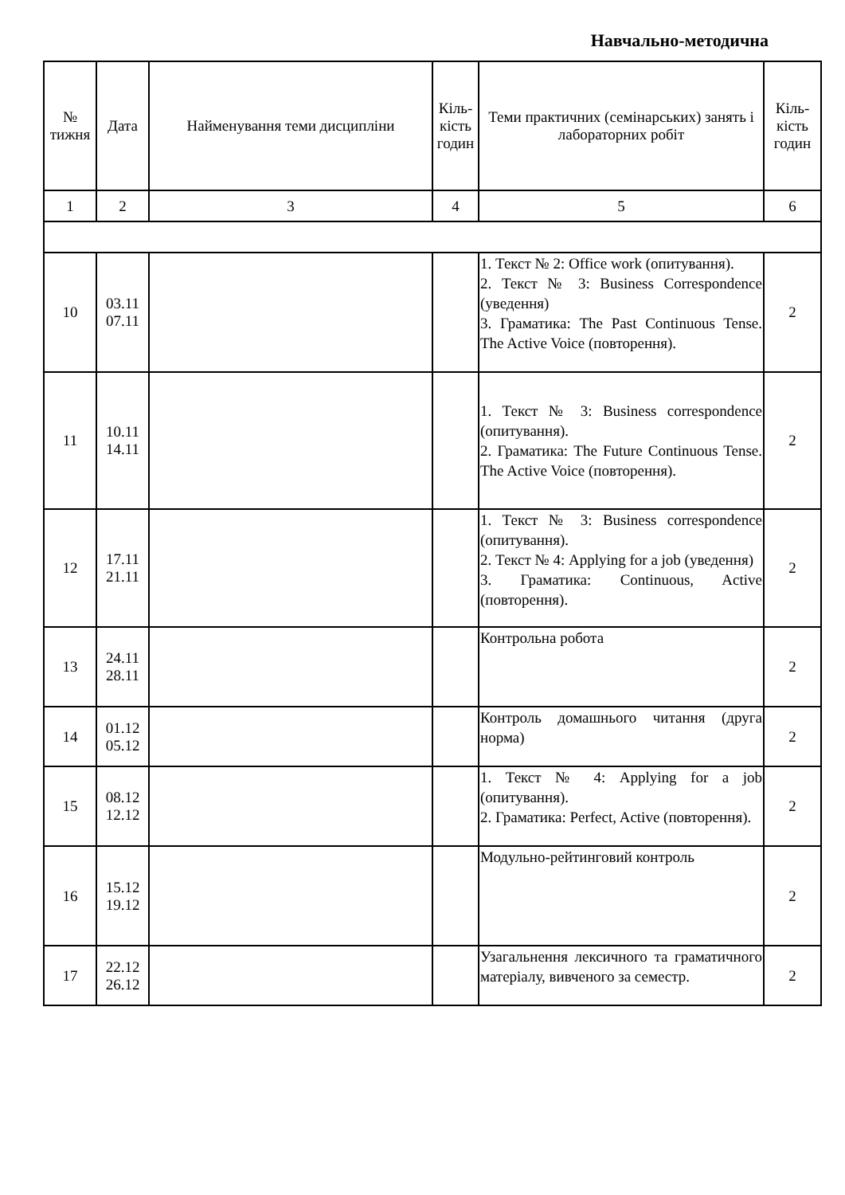Навчально-методична
| № тижня | Дата | Найменування теми дисципліни | Кіль-кість годин | Теми практичних (семінарських) занять і лабораторних робіт | Кіль-кість годин |
| --- | --- | --- | --- | --- | --- |
| 1 | 2 | 3 | 4 | 5 | 6 |
| 10 | 03.11 07.11 | | | 1. Текст № 2: Office work (опитування). 2. Текст № 3: Business Correspondence (уведення) 3. Граматика: The Past Continuous Tense. The Active Voice (повторення). | 2 |
| 11 | 10.11 14.11 | | | 1. Текст № 3: Business correspondence (опитування). 2. Граматика: The Future Continuous Tense. The Active Voice (повторення). | 2 |
| 12 | 17.11 21.11 | | | 1. Текст № 3: Business correspondence (опитування). 2. Текст № 4: Applying for a job (уведення) 3. Граматика: Continuous, Active (повторення). | 2 |
| 13 | 24.11 28.11 | | | Контрольна робота | 2 |
| 14 | 01.12 05.12 | | | Контроль домашнього читання (друга норма) | 2 |
| 15 | 08.12 12.12 | | | 1. Текст № 4: Applying for a job (опитування). 2. Граматика: Perfect, Active (повторення). | 2 |
| 16 | 15.12 19.12 | | | Модульно-рейтинговий контроль | 2 |
| 17 | 22.12 26.12 | | | Узагальнення лексичного та граматичного матеріалу, вивченого за семестр. | 2 |